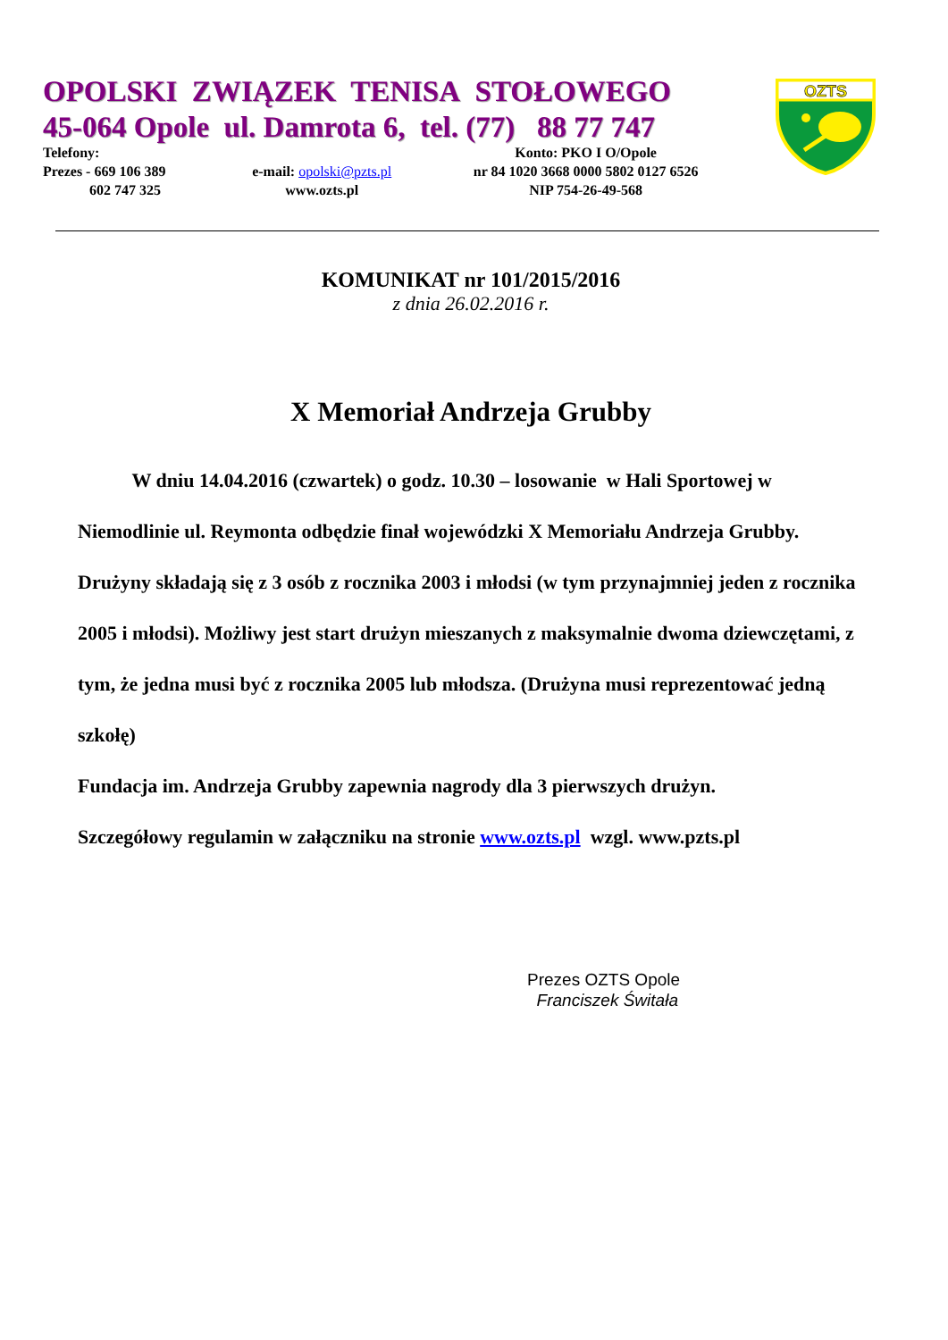OPOLSKI ZWIĄZEK TENISA STOŁOWEGO
45-064 Opole ul. Damrota 6, tel. (77) 88 77 747
OZTS
| Telefony: Prezes - 669 106 389 602 747 325 | e-mail: opolski@pzts.pl www.ozts.pl | Konto: PKO I O/Opole nr 84 1020 3668 0000 5802 0127 6526 NIP 754-26-49-568 |
KOMUNIKAT nr 101/2015/2016
z dnia 26.02.2016 r.
X Memoriał Andrzeja Grubby
W dniu 14.04.2016 (czwartek) o godz. 10.30 – losowanie w Hali Sportowej w Niemodlinie ul. Reymonta odbędzie finał wojewódzki X Memoriału Andrzeja Grubby.
Drużyny składają się z 3 osób z rocznika 2003 i młodsi (w tym przynajmniej jeden z rocznika 2005 i młodsi). Możliwy jest start drużyn mieszanych z maksymalnie dwoma dziewczętami, z tym, że jedna musi być z rocznika 2005 lub młodsza. (Drużyna musi reprezentować jedną szkołę)
Fundacja im. Andrzeja Grubby zapewnia nagrody dla 3 pierwszych drużyn.
Szczegółowy regulamin w załączniku na stronie www.ozts.pl wzgl. www.pzts.pl
Prezes OZTS Opole
Franciszek Świtała